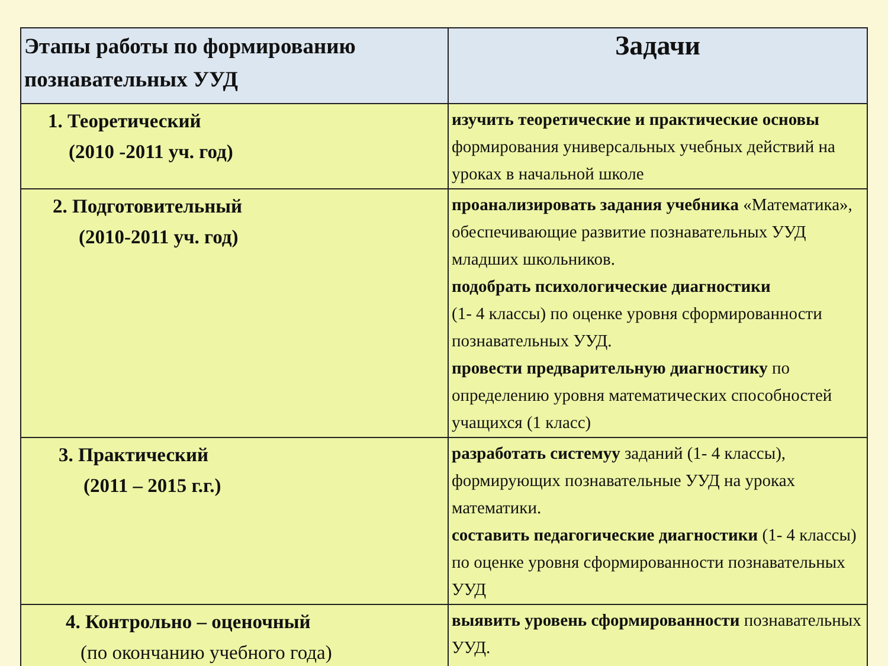| Этапы работы по формированию познавательных УУД | Задачи |
| --- | --- |
| 1. Теоретический (2010 -2011 уч. год) | изучить теоретические и практические основы формирования универсальных учебных действий на уроках в начальной школе |
| 2. Подготовительный (2010-2011 уч. год) | проанализировать задания учебника «Математика», обеспечивающие развитие познавательных УУД младших школьников. подобрать психологические диагностики (1- 4 классы) по оценке уровня сформированности познавательных УУД. провести предварительную диагностику по определению уровня математических способностей учащихся (1 класс) |
| 3. Практический (2011 – 2015 г.г.) | разработать системуy заданий (1- 4 классы), формирующих познавательные УУД на уроках математики. составить педагогические диагностики (1- 4 классы) по оценке уровня сформированности познавательных УУД |
| 4. Контрольно – оценочный (по окончанию учебного года) | выявить уровень сформированности познавательных УУД. |